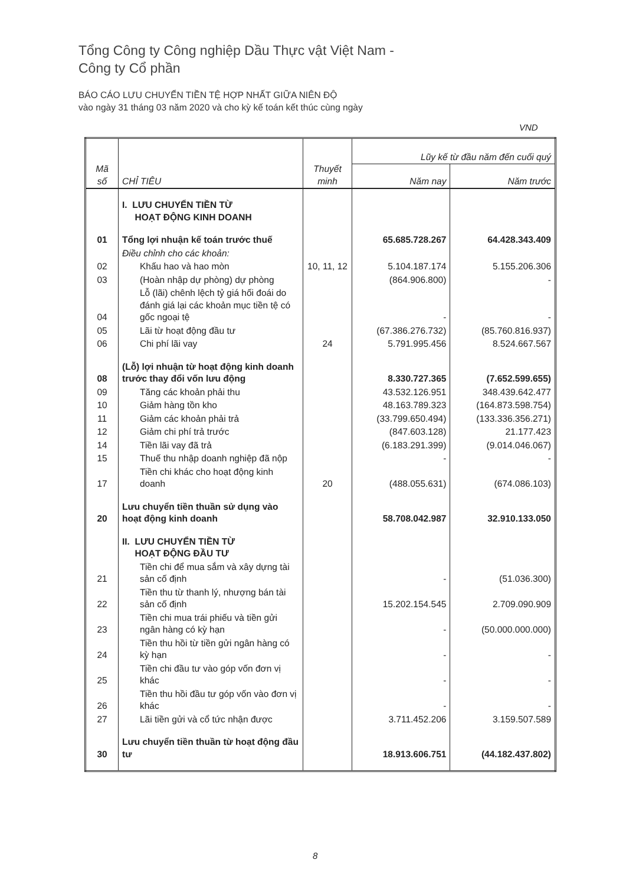Tổng Công ty Công nghiệp Dầu Thực vật Việt Nam -
Công ty Cổ phần
BÁO CÁO LƯU CHUYỂN TIỀN TỆ HỢP NHẤT GIỮA NIÊN ĐỘ
vào ngày 31 tháng 03 năm 2020 và cho kỳ kế toán kết thúc cùng ngày
VND
| Mã số | CHỈ TIÊU | Thuyết minh | Lũy kế từ đầu năm đến cuối quý | |
| --- | --- | --- | --- | --- |
| | | | Năm nay | Năm trước |
| | I. LƯU CHUYỂN TIỀN TỪ HOẠT ĐỘNG KINH DOANH | | | |
| 01 | Tổng lợi nhuận kế toán trước thuế | | 65.685.728.267 | 64.428.343.409 |
| | Điều chỉnh cho các khoản: | | | |
| 02 | Khấu hao và hao mòn | 10, 11, 12 | 5.104.187.174 | 5.155.206.306 |
| 03 | (Hoàn nhập dự phòng) dự phòng | | (864.906.800) | - |
| 04 | Lỗ (lãi) chênh lệch tỷ giá hối đoái do đánh giá lại các khoản mục tiền tệ có gốc ngoại tệ | | - | - |
| 05 | Lãi từ hoạt động đầu tư | | (67.386.276.732) | (85.760.816.937) |
| 06 | Chi phí lãi vay | 24 | 5.791.995.456 | 8.524.667.567 |
| 08 | (Lỗ) lợi nhuận từ hoạt động kinh doanh trước thay đổi vốn lưu động | | 8.330.727.365 | (7.652.599.655) |
| 09 | Tăng các khoản phải thu | | 43.532.126.951 | 348.439.642.477 |
| 10 | Giảm hàng tồn kho | | 48.163.789.323 | (164.873.598.754) |
| 11 | Giảm các khoản phải trả | | (33.799.650.494) | (133.336.356.271) |
| 12 | Giảm chi phí trả trước | | (847.603.128) | 21.177.423 |
| 14 | Tiền lãi vay đã trả | | (6.183.291.399) | (9.014.046.067) |
| 15 | Thuế thu nhập doanh nghiệp đã nộp | | - | - |
| 17 | Tiền chi khác cho hoạt động kinh doanh | 20 | (488.055.631) | (674.086.103) |
| 20 | Lưu chuyển tiền thuần sử dụng vào hoạt động kinh doanh | | 58.708.042.987 | 32.910.133.050 |
| | II. LƯU CHUYỂN TIỀN TỪ HOẠT ĐỘNG ĐẦU TƯ | | | |
| 21 | Tiền chi để mua sắm và xây dựng tài sản cố định | | - | (51.036.300) |
| 22 | Tiền thu từ thanh lý, nhượng bán tài sản cố định | | 15.202.154.545 | 2.709.090.909 |
| 23 | Tiền chi mua trái phiếu và tiền gửi ngân hàng có kỳ hạn | | - | (50.000.000.000) |
| 24 | Tiền thu hồi từ tiền gửi ngân hàng có kỳ hạn | | - | - |
| 25 | Tiền chi đầu tư vào góp vốn đơn vị khác | | - | - |
| 26 | Tiền thu hồi đầu tư góp vốn vào đơn vị khác | | - | - |
| 27 | Lãi tiền gửi và cổ tức nhận được | | 3.711.452.206 | 3.159.507.589 |
| 30 | Lưu chuyển tiền thuần từ hoạt động đầu tư | | 18.913.606.751 | (44.182.437.802) |
8